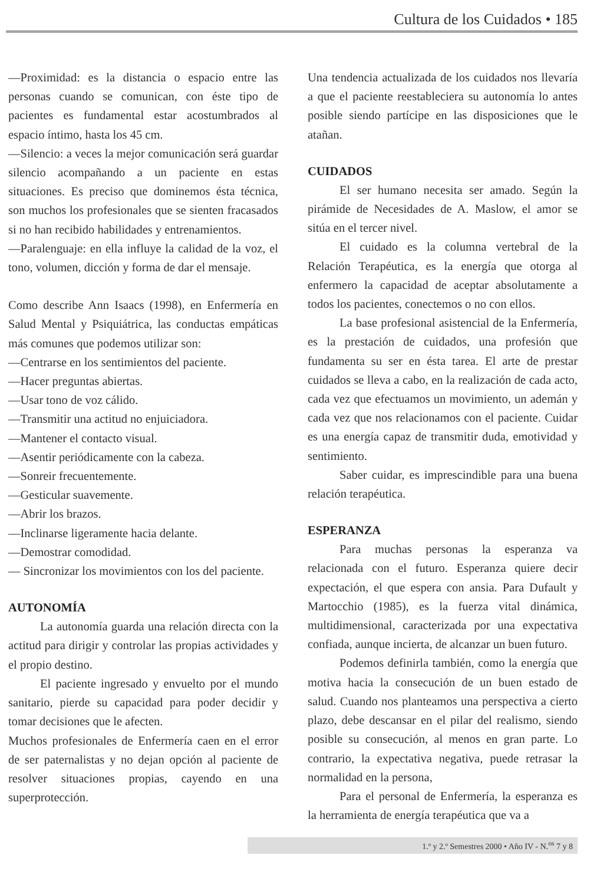Cultura de los Cuidados • 185
—Proximidad: es la distancia o espacio entre las personas cuando se comunican, con éste tipo de pacientes es fundamental estar acostumbrados al espacio íntimo, hasta los 45 cm.
—Silencio: a veces la mejor comunicación será guardar silencio acompañando a un paciente en estas situaciones. Es preciso que dominemos ésta técnica, son muchos los profesionales que se sienten fracasados si no han recibido habilidades y entrenamientos.
—Paralenguaje: en ella influye la calidad de la voz, el tono, volumen, dicción y forma de dar el mensaje.
Como describe Ann Isaacs (1998), en Enfermería en Salud Mental y Psiquiátrica, las conductas empáticas más comunes que podemos utilizar son:
—Centrarse en los sentimientos del paciente.
—Hacer preguntas abiertas.
—Usar tono de voz cálido.
—Transmitir una actitud no enjuiciadora.
—Mantener el contacto visual.
—Asentir periódicamente con la cabeza.
—Sonreir frecuentemente.
—Gesticular suavemente.
—Abrir los brazos.
—Inclinarse ligeramente hacia delante.
—Demostrar comodidad.
— Sincronizar los movimientos con los del paciente.
AUTONOMÍA
La autonomía guarda una relación directa con la actitud para dirigir y controlar las propias actividades y el propio destino.
El paciente ingresado y envuelto por el mundo sanitario, pierde su capacidad para poder decidir y tomar decisiones que le afecten.
Muchos profesionales de Enfermería caen en el error de ser paternalistas y no dejan opción al paciente de resolver situaciones propias, cayendo en una superprotección.
Una tendencia actualizada de los cuidados nos llevaría a que el paciente reestableciera su autonomía lo antes posible siendo partícipe en las disposiciones que le atañan.
CUIDADOS
El ser humano necesita ser amado. Según la pirámide de Necesidades de A. Maslow, el amor se sitúa en el tercer nivel.
El cuidado es la columna vertebral de la Relación Terapéutica, es la energía que otorga al enfermero la capacidad de aceptar absolutamente a todos los pacientes, conectemos o no con ellos.
La base profesional asistencial de la Enfermería, es la prestación de cuidados, una profesión que fundamenta su ser en ésta tarea. El arte de prestar cuidados se lleva a cabo, en la realización de cada acto, cada vez que efectuamos un movimiento, un ademán y cada vez que nos relacionamos con el paciente. Cuidar es una energía capaz de transmitir duda, emotividad y sentimiento.
Saber cuidar, es imprescindible para una buena relación terapéutica.
ESPERANZA
Para muchas personas la esperanza va relacionada con el futuro. Esperanza quiere decir expectación, el que espera con ansia. Para Dufault y Martocchio (1985), es la fuerza vital dinámica, multidimensional, caracterizada por una expectativa confiada, aunque incierta, de alcanzar un buen futuro.
Podemos definirla también, como la energía que motiva hacia la consecución de un buen estado de salud. Cuando nos planteamos una perspectiva a cierto plazo, debe descansar en el pilar del realismo, siendo posible su consecución, al menos en gran parte. Lo contrario, la expectativa negativa, puede retrasar la normalidad en la persona,
Para el personal de Enfermería, la esperanza es la herramienta de energía terapéutica que va a
1.º y 2.º Semestres 2000 • Año IV - N.<sup>os</sup> 7 y 8